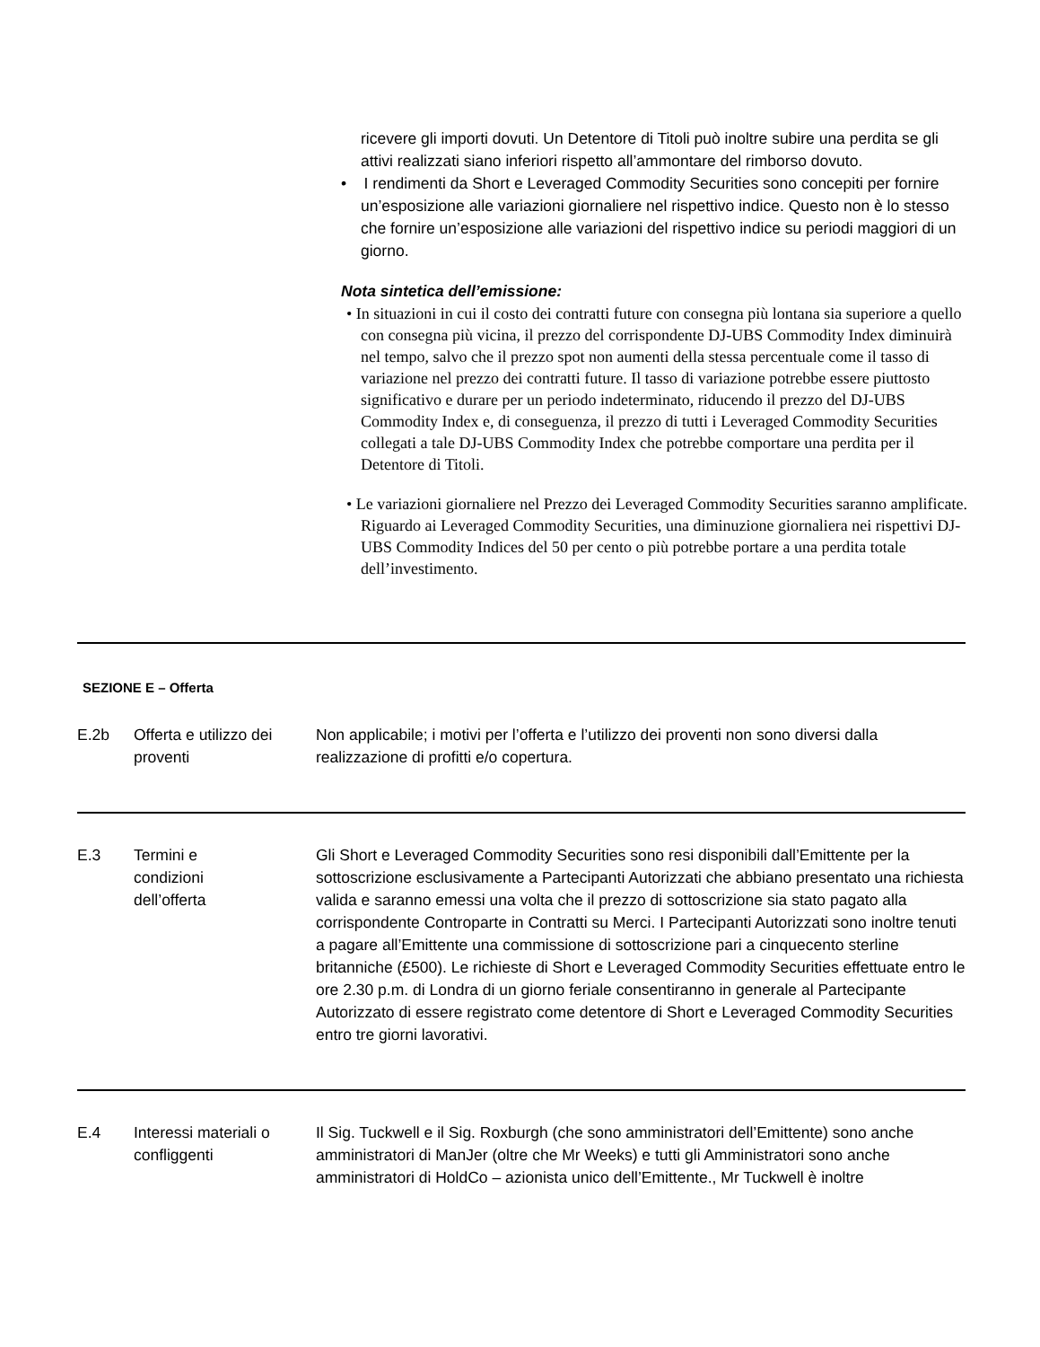ricevere gli importi dovuti. Un Detentore di Titoli può inoltre subire una perdita se gli attivi realizzati siano inferiori rispetto all’ammontare del rimborso dovuto.
• I rendimenti da Short e Leveraged Commodity Securities sono concepiti per fornire un’esposizione alle variazioni giornaliere nel rispettivo indice. Questo non è lo stesso che fornire un’esposizione alle variazioni del rispettivo indice su periodi maggiori di un giorno.
Nota sintetica dell’emissione:
• In situazioni in cui il costo dei contratti future con consegna più lontana sia superiore a quello con consegna più vicina, il prezzo del corrispondente DJ-UBS Commodity Index diminuirà nel tempo, salvo che il prezzo spot non aumenti della stessa percentuale come il tasso di variazione nel prezzo dei contratti future. Il tasso di variazione potrebbe essere piuttosto significativo e durare per un periodo indeterminato, riducendo il prezzo del DJ-UBS Commodity Index e, di conseguenza, il prezzo di tutti i Leveraged Commodity Securities collegati a tale DJ-UBS Commodity Index che potrebbe comportare una perdita per il Detentore di Titoli.
• Le variazioni giornaliere nel Prezzo dei Leveraged Commodity Securities saranno amplificate. Riguardo ai Leveraged Commodity Securities, una diminuzione giornaliera nei rispettivi DJ-UBS Commodity Indices del 50 per cento o più potrebbe portare a una perdita totale dell’investimento.
SEZIONE E – Offerta
| E.2b | Offerta e utilizzo dei proventi | Non applicabile; i motivi per l’offerta e l’utilizzo dei proventi non sono diversi dalla realizzazione di profitti e/o copertura. |
| E.3 | Termini e condizioni dell’offerta | Gli Short e Leveraged Commodity Securities sono resi disponibili dall’Emittente per la sottoscrizione esclusivamente a Partecipanti Autorizzati che abbiano presentato una richiesta valida e saranno emessi una volta che il prezzo di sottoscrizione sia stato pagato alla corrispondente Controparte in Contratti su Merci. I Partecipanti Autorizzati sono inoltre tenuti a pagare all’Emittente una commissione di sottoscrizione pari a cinquecento sterline britanniche (£500). Le richieste di Short e Leveraged Commodity Securities effettuate entro le ore 2.30 p.m. di Londra di un giorno feriale consentiranno in generale al Partecipante Autorizzato di essere registrato come detentore di Short e Leveraged Commodity Securities entro tre giorni lavorativi. |
| E.4 | Interessi materiali o confliggenti | Il Sig. Tuckwell e il Sig. Roxburgh (che sono amministratori dell’Emittente) sono anche amministratori di ManJer (oltre che Mr Weeks) e tutti gli Amministratori sono anche amministratori di HoldCo – azionista unico dell’Emittente., Mr Tuckwell è inoltre |